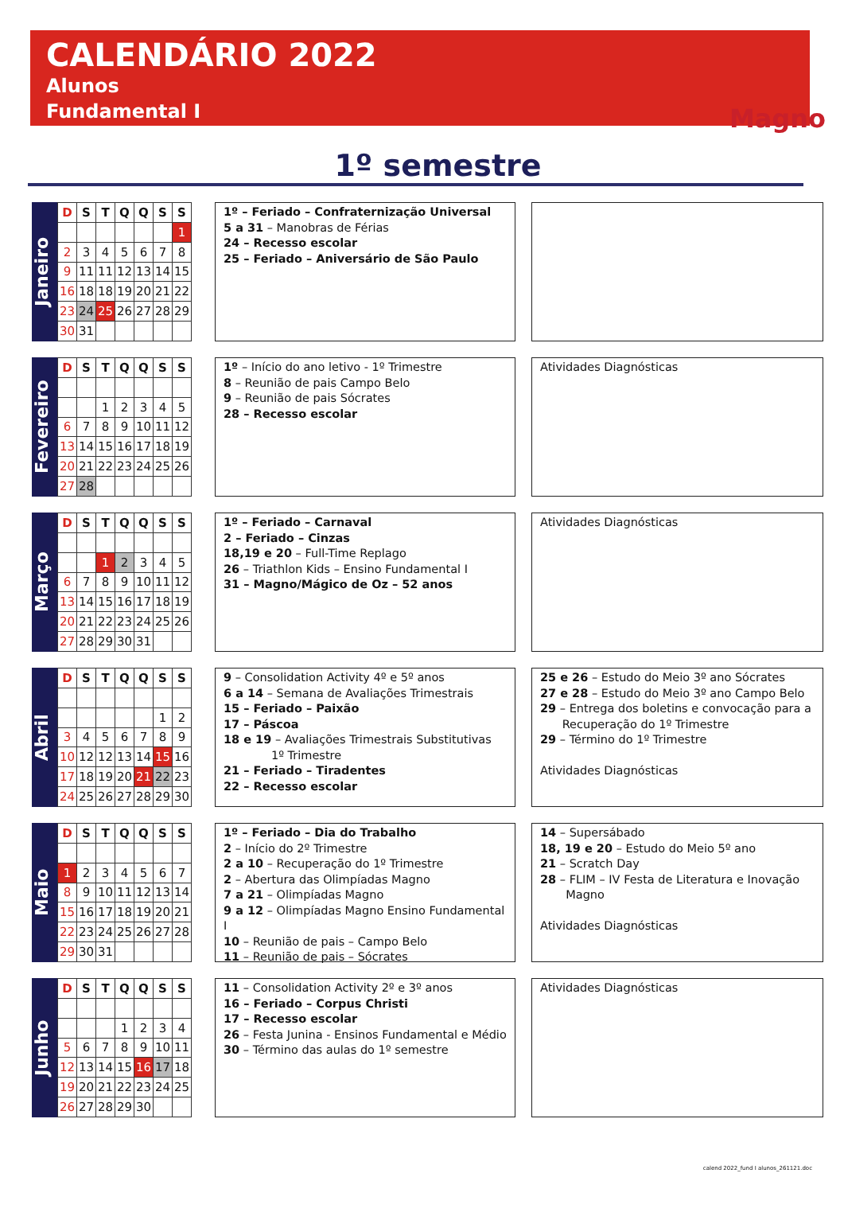CALENDÁRIO 2022
Alunos
Fundamental I
Magno
1º semestre
Janeiro
| D | S | T | Q | Q | S | S |
| --- | --- | --- | --- | --- | --- | --- |
| | | | | | | 1 |
| 2 | 3 | 4 | 5 | 6 | 7 | 8 |
| 9 | 11 | 11 | 12 | 13 | 14 | 15 |
| 16 | 18 | 18 | 19 | 20 | 21 | 22 |
| 23 | 24 | 25 | 26 | 27 | 28 | 29 |
| 30 | 31 | | | | | |
1º – Feriado – Confraternização Universal
5 a 31 – Manobras de Férias
24 – Recesso escolar
25 – Feriado – Aniversário de São Paulo
Fevereiro
| D | S | T | Q | Q | S | S |
| --- | --- | --- | --- | --- | --- | --- |
| | | 1 | 2 | 3 | 4 | 5 |
| 6 | 7 | 8 | 9 | 10 | 11 | 12 |
| 13 | 14 | 15 | 16 | 17 | 18 | 19 |
| 20 | 21 | 22 | 23 | 24 | 25 | 26 |
| 27 | 28 | | | | | |
1º – Início do ano letivo - 1º Trimestre
8 – Reunião de pais Campo Belo
9 – Reunião de pais Sócrates
28 – Recesso escolar
Atividades Diagnósticas
Março
| D | S | T | Q | Q | S | S |
| --- | --- | --- | --- | --- | --- | --- |
| | | 1 | 2 | 3 | 4 | 5 |
| 6 | 7 | 8 | 9 | 10 | 11 | 12 |
| 13 | 14 | 15 | 16 | 17 | 18 | 19 |
| 20 | 21 | 22 | 23 | 24 | 25 | 26 |
| 27 | 28 | 29 | 30 | 31 | | |
1º – Feriado – Carnaval
2 – Feriado – Cinzas
18,19 e 20 – Full-Time Replago
26 – Triathlon Kids – Ensino Fundamental I
31 – Magno/Mágico de Oz – 52 anos
Atividades Diagnósticas
Abril
| D | S | T | Q | Q | S | S |
| --- | --- | --- | --- | --- | --- | --- |
| | | | | | 1 | 2 |
| 3 | 4 | 5 | 6 | 7 | 8 | 9 |
| 10 | 12 | 12 | 13 | 14 | 15 | 16 |
| 17 | 18 | 19 | 20 | 21 | 22 | 23 |
| 24 | 25 | 26 | 27 | 28 | 29 | 30 |
9 – Consolidation Activity 4º e 5º anos
6 a 14 – Semana de Avaliações Trimestrais
15 – Feriado – Paixão
17 – Páscoa
18 e 19 – Avaliações Trimestrais Substitutivas
1º Trimestre
21 – Feriado – Tiradentes
22 – Recesso escolar
25 e 26 – Estudo do Meio 3º ano Sócrates
27 e 28 – Estudo do Meio 3º ano Campo Belo
29 – Entrega dos boletins e convocação para a
Recuperação do 1º Trimestre
29 – Término do 1º Trimestre
Atividades Diagnósticas
Maio
| D | S | T | Q | Q | S | S |
| --- | --- | --- | --- | --- | --- | --- |
| 1 | 2 | 3 | 4 | 5 | 6 | 7 |
| 8 | 9 | 10 | 11 | 12 | 13 | 14 |
| 15 | 16 | 17 | 18 | 19 | 20 | 21 |
| 22 | 23 | 24 | 25 | 26 | 27 | 28 |
| 29 | 30 | 31 | | | | |
1º – Feriado – Dia do Trabalho
2 – Início do 2º Trimestre
2 a 10 – Recuperação do 1º Trimestre
2 – Abertura das Olimpíadas Magno
7 a 21 – Olimpíadas Magno
9 a 12 – Olimpíadas Magno Ensino Fundamental I
10 – Reunião de pais – Campo Belo
11 – Reunião de pais – Sócrates
14 – Supersábado
18, 19 e 20 – Estudo do Meio 5º ano
21 – Scratch Day
28 – FLIM – IV Festa de Literatura e Inovação
Magno
Atividades Diagnósticas
Junho
| D | S | T | Q | Q | S | S |
| --- | --- | --- | --- | --- | --- | --- |
| | | | 1 | 2 | 3 | 4 |
| 5 | 6 | 7 | 8 | 9 | 10 | 11 |
| 12 | 13 | 14 | 15 | 16 | 17 | 18 |
| 19 | 20 | 21 | 22 | 23 | 24 | 25 |
| 26 | 27 | 28 | 29 | 30 | | |
11 – Consolidation Activity 2º e 3º anos
16 – Feriado – Corpus Christi
17 – Recesso escolar
26 – Festa Junina - Ensinos Fundamental e Médio
30 – Término das aulas do 1º semestre
Atividades Diagnósticas
calend 2022_fund I alunos_261121.doc